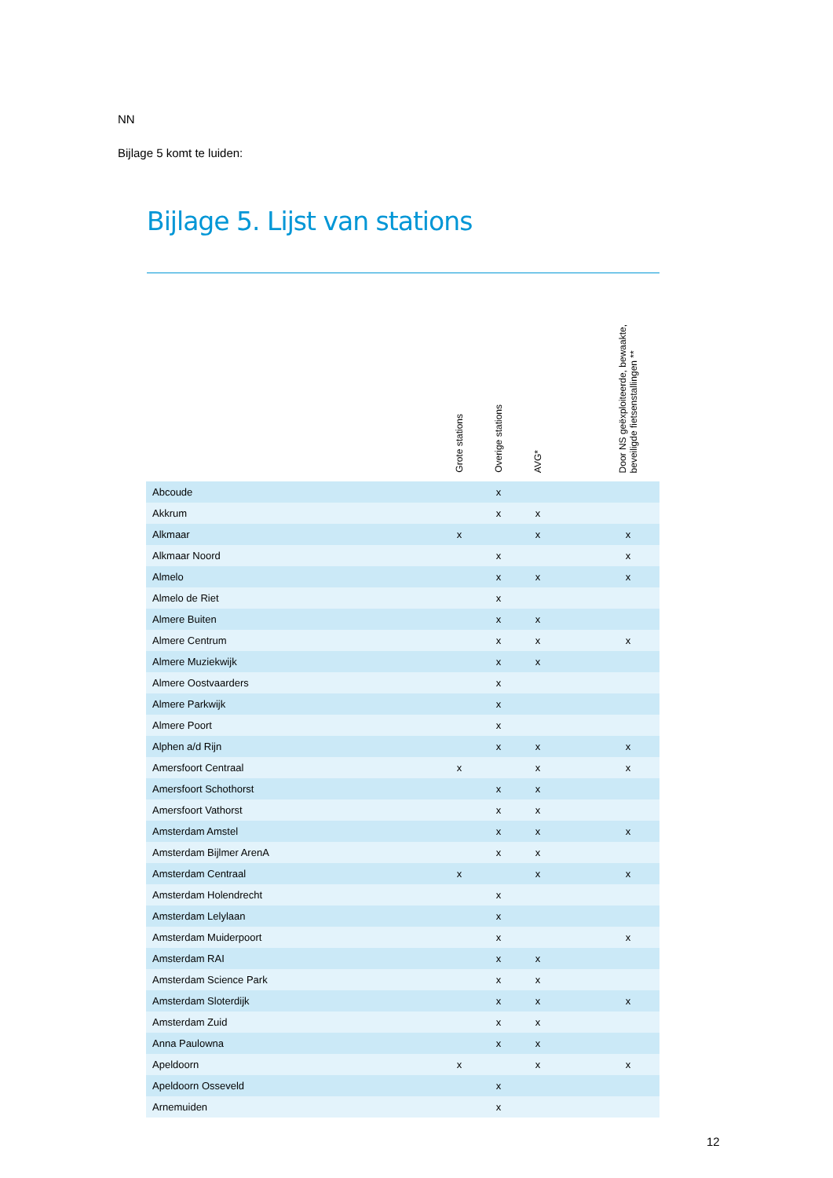NN
Bijlage 5 komt te luiden:
Bijlage 5. Lijst van stations
| | Grote stations | Overige stations | AVG* | | Door NS geëxploiteerde, bewaakte, beveiligde fietsenstallingen ** |
| --- | --- | --- | --- | --- | --- |
| Abcoude | | x | | | |
| Akkrum | | x | x | | |
| Alkmaar | x | | x | | x |
| Alkmaar Noord | | x | | | x |
| Almelo | | x | x | | x |
| Almelo de Riet | | x | | | |
| Almere Buiten | | x | x | | |
| Almere Centrum | | x | x | | x |
| Almere Muziekwijk | | x | x | | |
| Almere Oostvaarders | | x | | | |
| Almere Parkwijk | | x | | | |
| Almere Poort | | x | | | |
| Alphen a/d Rijn | | x | x | | x |
| Amersfoort Centraal | x | | x | | x |
| Amersfoort Schothorst | | x | x | | |
| Amersfoort Vathorst | | x | x | | |
| Amsterdam Amstel | | x | x | | x |
| Amsterdam Bijlmer ArenA | | x | x | | |
| Amsterdam Centraal | x | | x | | x |
| Amsterdam Holendrecht | | x | | | |
| Amsterdam Lelylaan | | x | | | |
| Amsterdam Muiderpoort | | x | | | x |
| Amsterdam RAI | | x | x | | |
| Amsterdam Science Park | | x | x | | |
| Amsterdam Sloterdijk | | x | x | | x |
| Amsterdam Zuid | | x | x | | |
| Anna Paulowna | | x | x | | |
| Apeldoorn | x | | x | | x |
| Apeldoorn Osseveld | | x | | | |
| Arnemuiden | | x | | | |
12